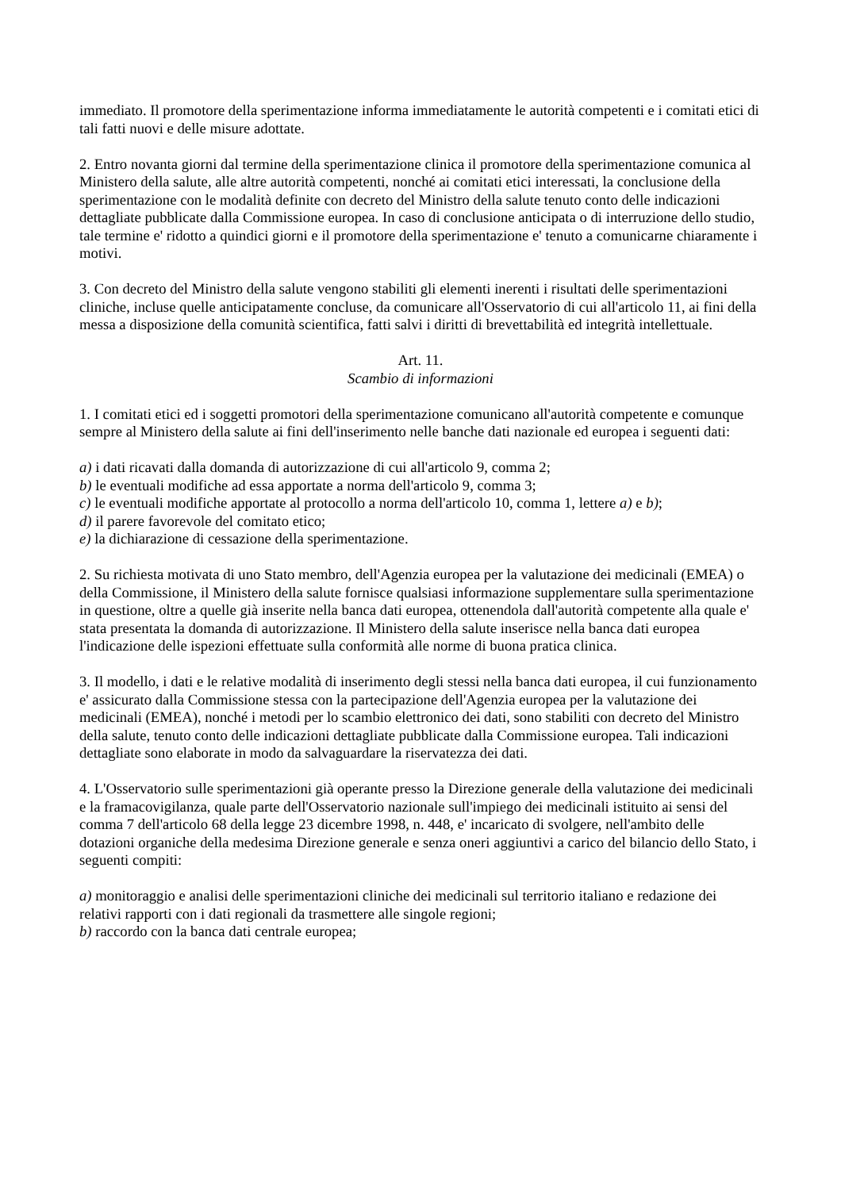immediato. Il promotore della sperimentazione informa immediatamente le autorità competenti e i comitati etici di tali fatti nuovi e delle misure adottate.
2. Entro novanta giorni dal termine della sperimentazione clinica il promotore della sperimentazione comunica al Ministero della salute, alle altre autorità competenti, nonché ai comitati etici interessati, la conclusione della sperimentazione con le modalità definite con decreto del Ministro della salute tenuto conto delle indicazioni dettagliate pubblicate dalla Commissione europea. In caso di conclusione anticipata o di interruzione dello studio, tale termine e' ridotto a quindici giorni e il promotore della sperimentazione e' tenuto a comunicarne chiaramente i motivi.
3. Con decreto del Ministro della salute vengono stabiliti gli elementi inerenti i risultati delle sperimentazioni cliniche, incluse quelle anticipatamente concluse, da comunicare all'Osservatorio di cui all'articolo 11, ai fini della messa a disposizione della comunità scientifica, fatti salvi i diritti di brevettabilità ed integrità intellettuale.
Art. 11.
Scambio di informazioni
1. I comitati etici ed i soggetti promotori della sperimentazione comunicano all'autorità competente e comunque sempre al Ministero della salute ai fini dell'inserimento nelle banche dati nazionale ed europea i seguenti dati:
a) i dati ricavati dalla domanda di autorizzazione di cui all'articolo 9, comma 2;
b) le eventuali modifiche ad essa apportate a norma dell'articolo 9, comma 3;
c) le eventuali modifiche apportate al protocollo a norma dell'articolo 10, comma 1, lettere a) e b);
d) il parere favorevole del comitato etico;
e) la dichiarazione di cessazione della sperimentazione.
2. Su richiesta motivata di uno Stato membro, dell'Agenzia europea per la valutazione dei medicinali (EMEA) o della Commissione, il Ministero della salute fornisce qualsiasi informazione supplementare sulla sperimentazione in questione, oltre a quelle già inserite nella banca dati europea, ottenendola dall'autorità competente alla quale e' stata presentata la domanda di autorizzazione. Il Ministero della salute inserisce nella banca dati europea l'indicazione delle ispezioni effettuate sulla conformità alle norme di buona pratica clinica.
3. Il modello, i dati e le relative modalità di inserimento degli stessi nella banca dati europea, il cui funzionamento e' assicurato dalla Commissione stessa con la partecipazione dell'Agenzia europea per la valutazione dei medicinali (EMEA), nonché i metodi per lo scambio elettronico dei dati, sono stabiliti con decreto del Ministro della salute, tenuto conto delle indicazioni dettagliate pubblicate dalla Commissione europea. Tali indicazioni dettagliate sono elaborate in modo da salvaguardare la riservatezza dei dati.
4. L'Osservatorio sulle sperimentazioni già operante presso la Direzione generale della valutazione dei medicinali e la framacovigilanza, quale parte dell'Osservatorio nazionale sull'impiego dei medicinali istituito ai sensi del comma 7 dell'articolo 68 della legge 23 dicembre 1998, n. 448, e' incaricato di svolgere, nell'ambito delle dotazioni organiche della medesima Direzione generale e senza oneri aggiuntivi a carico del bilancio dello Stato, i seguenti compiti:
a) monitoraggio e analisi delle sperimentazioni cliniche dei medicinali sul territorio italiano e redazione dei relativi rapporti con i dati regionali da trasmettere alle singole regioni;
b) raccordo con la banca dati centrale europea;